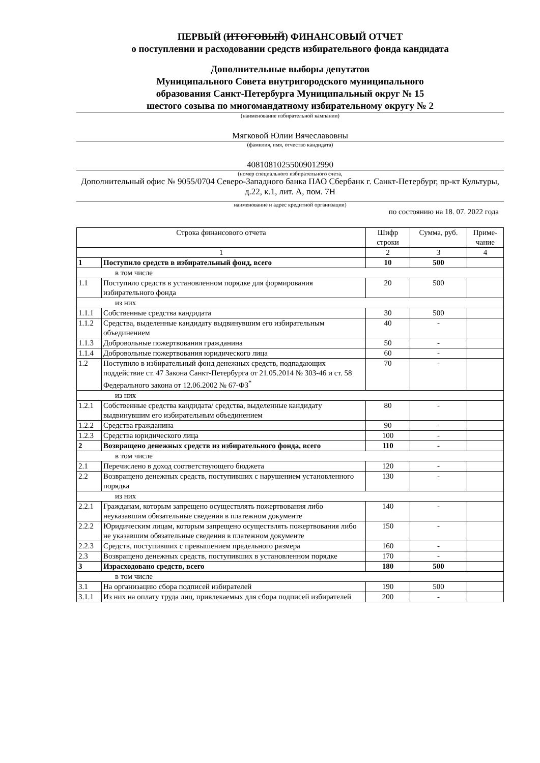ПЕРВЫЙ (ИТОГОВЫЙ) ФИНАНСОВЫЙ ОТЧЕТ
о поступлении и расходовании средств избирательного фонда кандидата
Дополнительные выборы депутатов
Муниципального Совета внутригородского муниципального
образования Санкт-Петербурга Муниципальный округ № 15
шестого созыва по многомандатному избирательному округу № 2
(наименование избирательной кампании)
Мягковой Юлии Вячеславовны
(фамилия, имя, отчество кандидата)
40810810255009012990
(номер специального избирательного счета,
Дополнительный офис № 9055/0704 Северо-Западного банка ПАО Сбербанк г. Санкт-Петербург, пр-кт Культуры, д.22, к.1, лит. А, пом. 7Н
наименование и адрес кредитной организации)
по состоянию на 18. 07. 2022 года
| Строка финансового отчета | | Шифр строки | Сумма, руб. | Приме-чание |
| 1 | | 2 | 3 | 4 |
| 1 | Поступило средств в избирательный фонд, всего | 10 | 500 | |
| в том числе | | | | |
| 1.1 | Поступило средств в установленном порядке для формирования избирательного фонда | 20 | 500 | |
| из них | | | | |
| 1.1.1 | Собственные средства кандидата | 30 | 500 | |
| 1.1.2 | Средства, выделенные кандидату выдвинувшим его избирательным объединением | 40 | - | |
| 1.1.3 | Добровольные пожертвования гражданина | 50 | - | |
| 1.1.4 | Добровольные пожертвования юридического лица | 60 | - | |
| 1.2 | Поступило в избирательный фонд денежных средств, подпадающих поддействие ст. 47 Закона Санкт-Петербурга от 21.05.2014 № 303-46 и ст. 58 Федерального закона от 12.06.2002 № 67-ФЗ<sup>*</sup> | 70 | - | |
| из них | | | | |
| 1.2.1 | Собственные средства кандидата/ средства, выделенные кандидату выдвинувшим его избирательным объединением | 80 | - | |
| 1.2.2 | Средства гражданина | 90 | - | |
| 1.2.3 | Средства юридического лица | 100 | - | |
| 2 | Возвращено денежных средств из избирательного фонда, всего | 110 | - | |
| в том числе | | | | |
| 2.1 | Перечислено в доход соответствующего бюджета | 120 | - | |
| 2.2 | Возвращено денежных средств, поступивших с нарушением установленного порядка | 130 | - | |
| из них | | | | |
| 2.2.1 | Гражданам, которым запрещено осуществлять пожертвования либо неуказавшим обязательные сведения в платежном документе | 140 | - | |
| 2.2.2 | Юридическим лицам, которым запрещено осуществлять пожертвования либо не указавшим обязательные сведения в платежном документе | 150 | - | |
| 2.2.3 | Средств, поступивших с превышением предельного размера | 160 | - | |
| 2.3 | Возвращено денежных средств, поступивших в установленном порядке | 170 | - | |
| 3 | Израсходовано средств, всего | 180 | 500 | |
| в том числе | | | | |
| 3.1 | На организацию сбора подписей избирателей | 190 | 500 | |
| 3.1.1 | Из них на оплату труда лиц, привлекаемых для сбора подписей избирателей | 200 | - | |